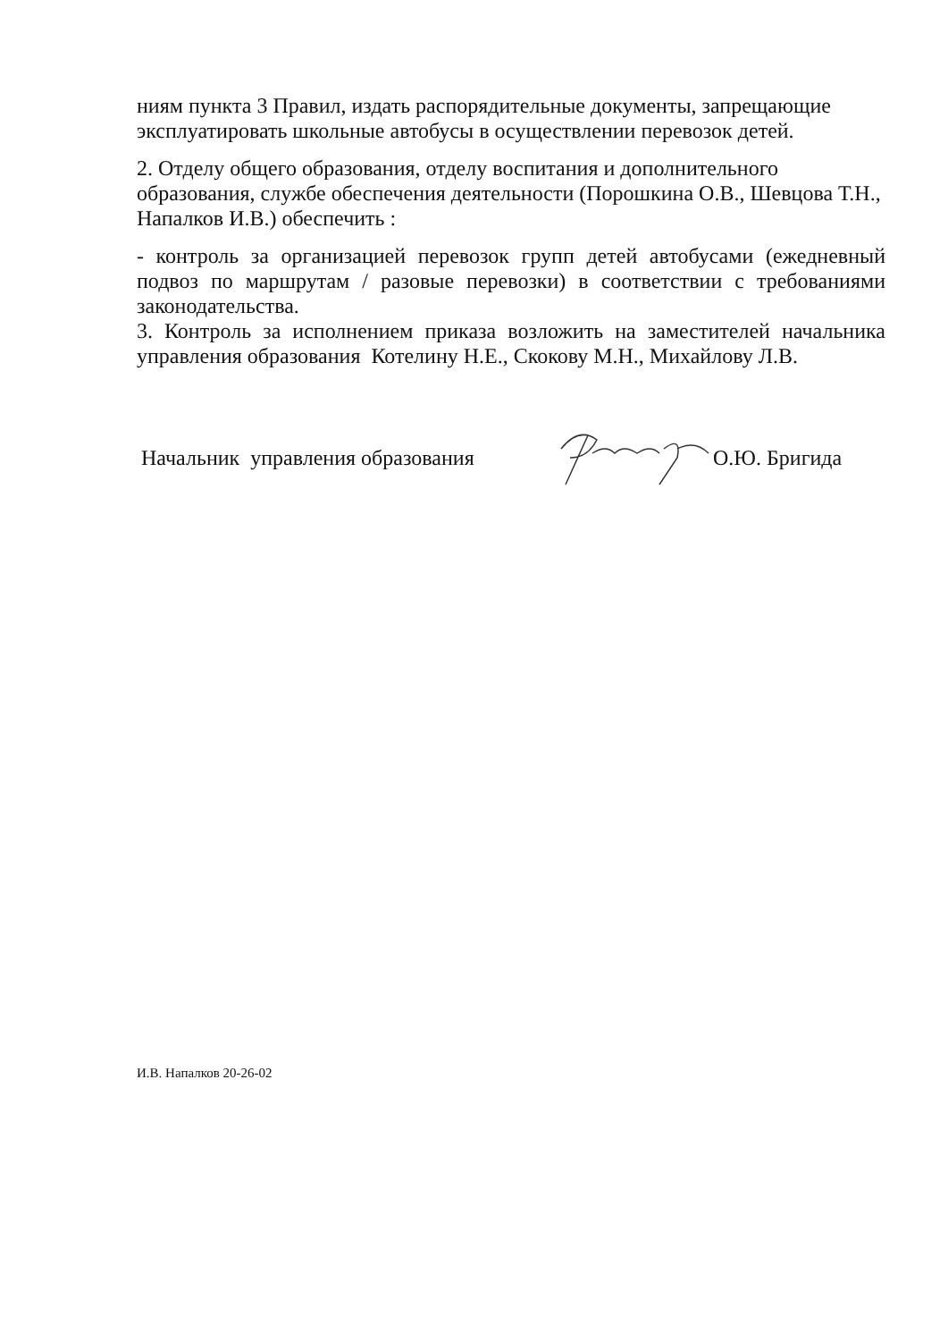ниям пункта 3 Правил, издать распорядительные документы, запрещающие эксплуатировать школьные автобусы в осуществлении перевозок детей.
2. Отделу общего образования, отделу воспитания и дополнительного образования, службе обеспечения деятельности (Порошкина О.В., Шевцова Т.Н., Напалков И.В.) обеспечить :
- контроль за организацией перевозок групп детей автобусами (ежедневный подвоз по маршрутам / разовые перевозки) в соответствии с требованиями законодательства.
3. Контроль за исполнением приказа возложить на заместителей начальника управления образования Котелину Н.Е., Скокову М.Н., Михайлову Л.В.
Начальник управления образования О.Ю. Бригида
И.В. Напалков 20-26-02